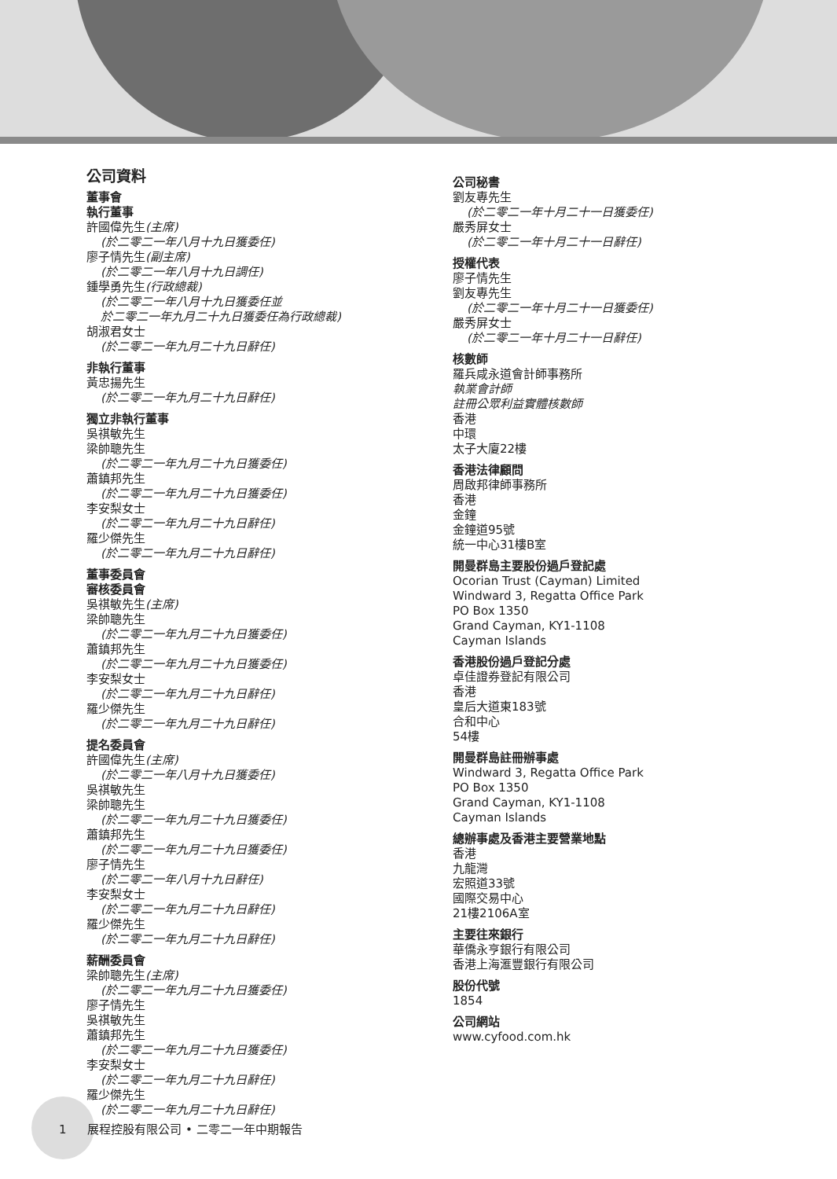公司資料
董事會
執行董事
許國偉先生(主席)
(於二零二一年八月十九日獲委任)
廖子情先生(副主席)
(於二零二一年八月十九日調任)
鍾學勇先生(行政總裁)
(於二零二一年八月十九日獲委任並
於二零二一年九月二十九日獲委任為行政總裁)
胡淑君女士
(於二零二一年九月二十九日辭任)
非執行董事
黃忠揚先生
(於二零二一年九月二十九日辭任)
獨立非執行董事
吳祺敏先生
梁帥聰先生
(於二零二一年九月二十九日獲委任)
蕭鎮邦先生
(於二零二一年九月二十九日獲委任)
李安梨女士
(於二零二一年九月二十九日辭任)
羅少傑先生
(於二零二一年九月二十九日辭任)
董事委員會
審核委員會
吳祺敏先生(主席)
梁帥聰先生
(於二零二一年九月二十九日獲委任)
蕭鎮邦先生
(於二零二一年九月二十九日獲委任)
李安梨女士
(於二零二一年九月二十九日辭任)
羅少傑先生
(於二零二一年九月二十九日辭任)
提名委員會
許國偉先生(主席)
(於二零二一年八月十九日獲委任)
吳祺敏先生
梁帥聰先生
(於二零二一年九月二十九日獲委任)
蕭鎮邦先生
(於二零二一年九月二十九日獲委任)
廖子情先生
(於二零二一年八月十九日辭任)
李安梨女士
(於二零二一年九月二十九日辭任)
羅少傑先生
(於二零二一年九月二十九日辭任)
薪酬委員會
梁帥聰先生(主席)
(於二零二一年九月二十九日獲委任)
廖子情先生
吳祺敏先生
蕭鎮邦先生
(於二零二一年九月二十九日獲委任)
李安梨女士
(於二零二一年九月二十九日辭任)
羅少傑先生
(於二零二一年九月二十九日辭任)
公司秘書
劉友專先生
(於二零二一年十月二十一日獲委任)
嚴秀屏女士
(於二零二一年十月二十一日辭任)
授權代表
廖子情先生
劉友專先生
(於二零二一年十月二十一日獲委任)
嚴秀屏女士
(於二零二一年十月二十一日辭任)
核數師
羅兵咸永道會計師事務所
執業會計師
註冊公眾利益實體核數師
香港
中環
太子大廈22樓
香港法律顧問
周啟邦律師事務所
香港
金鐘
金鐘道95號
統一中心31樓B室
開曼群島主要股份過戶登記處
Ocorian Trust (Cayman) Limited
Windward 3, Regatta Office Park
PO Box 1350
Grand Cayman, KY1-1108
Cayman Islands
香港股份過戶登記分處
卓佳證券登記有限公司
香港
皇后大道東183號
合和中心
54樓
開曼群島註冊辦事處
Windward 3, Regatta Office Park
PO Box 1350
Grand Cayman, KY1-1108
Cayman Islands
總辦事處及香港主要營業地點
香港
九龍灣
宏照道33號
國際交易中心
21樓2106A室
主要往來銀行
華僑永亨銀行有限公司
香港上海滙豐銀行有限公司
股份代號
1854
公司網站
www.cyfood.com.hk
1 展程控股有限公司 • 二零二一年中期報告